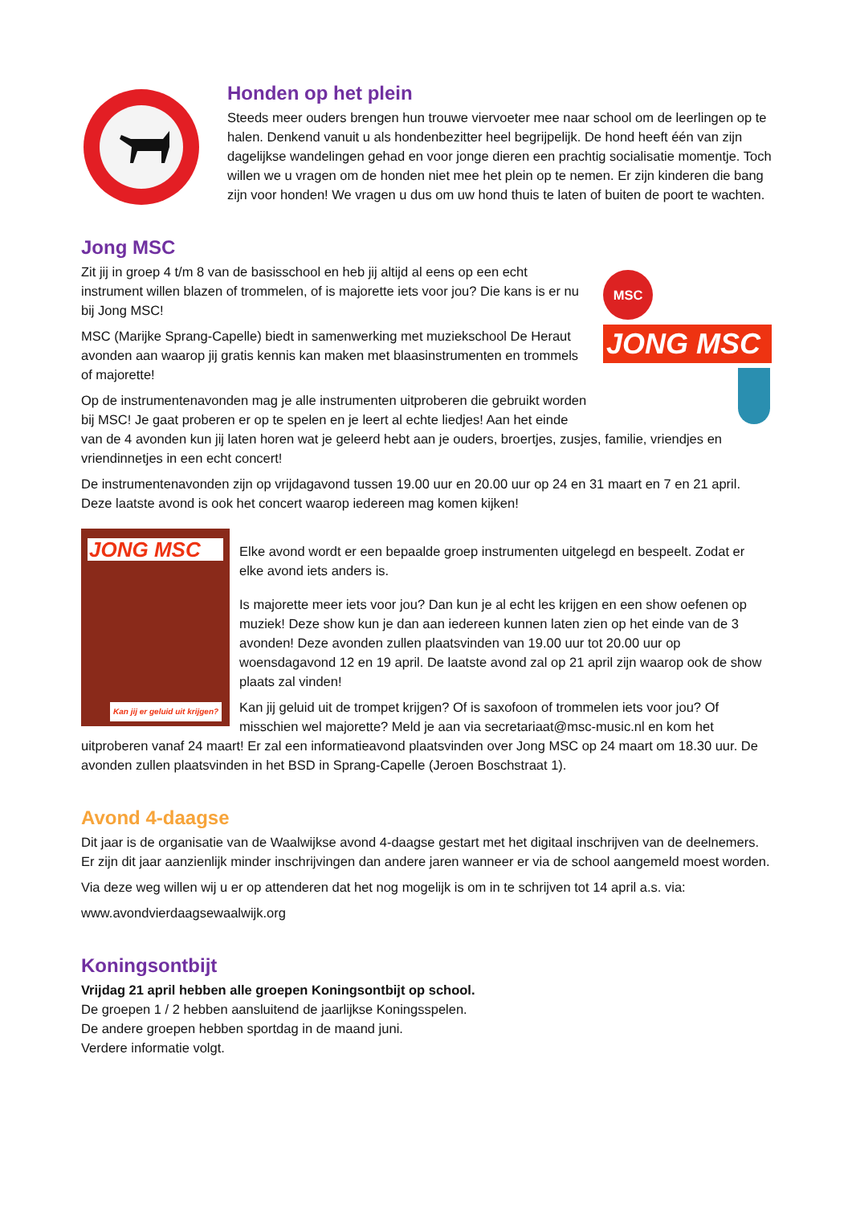Honden op het plein
Steeds meer ouders brengen hun trouwe viervoeter mee naar school om de leerlingen op te halen. Denkend vanuit u als hondenbezitter heel begrijpelijk. De hond heeft één van zijn dagelijkse wandelingen gehad en voor jonge dieren een prachtig socialisatie momentje. Toch willen we u vragen om de honden niet mee het plein op te nemen. Er zijn kinderen die bang zijn voor honden! We vragen u dus om uw hond thuis te laten of buiten de poort te wachten.
Jong MSC
MSC
JONG MSC
Zit jij in groep 4 t/m 8 van de basisschool en heb jij altijd al eens op een echt instrument willen blazen of trommelen, of is majorette iets voor jou? Die kans is er nu bij Jong MSC!
MSC (Marijke Sprang-Capelle) biedt in samenwerking met muziekschool De Heraut avonden aan waarop jij gratis kennis kan maken met blaasinstrumenten en trommels of majorette!
Op de instrumentenavonden mag je alle instrumenten uitproberen die gebruikt worden bij MSC! Je gaat proberen er op te spelen en je leert al echte liedjes! Aan het einde van de 4 avonden kun jij laten horen wat je geleerd hebt aan je ouders, broertjes, zusjes, familie, vriendjes en vriendinnetjes in een echt concert!
De instrumentenavonden zijn op vrijdagavond tussen 19.00 uur en 20.00 uur op 24 en 31 maart en 7 en 21 april. Deze laatste avond is ook het concert waarop iedereen mag komen kijken!
JONG MSC
Kan jij er geluid uit krijgen?
Elke avond wordt er een bepaalde groep instrumenten uitgelegd en bespeelt. Zodat er elke avond iets anders is.
Is majorette meer iets voor jou? Dan kun je al echt les krijgen en een show oefenen op muziek! Deze show kun je dan aan iedereen kunnen laten zien op het einde van de 3 avonden! Deze avonden zullen plaatsvinden van 19.00 uur tot 20.00 uur op woensdagavond 12 en 19 april. De laatste avond zal op 21 april zijn waarop ook de show plaats zal vinden!
Kan jij geluid uit de trompet krijgen? Of is saxofoon of trommelen iets voor jou? Of misschien wel majorette? Meld je aan via secretariaat@msc-music.nl en kom het uitproberen vanaf 24 maart! Er zal een informatieavond plaatsvinden over Jong MSC op 24 maart om 18.30 uur. De avonden zullen plaatsvinden in het BSD in Sprang-Capelle (Jeroen Boschstraat 1).
Avond 4-daagse
Dit jaar is de organisatie van de Waalwijkse avond 4-daagse gestart met het digitaal inschrijven van de deelnemers. Er zijn dit jaar aanzienlijk minder inschrijvingen dan andere jaren wanneer er via de school aangemeld moest worden.
Via deze weg willen wij u er op attenderen dat het nog mogelijk is om in te schrijven tot 14 april a.s. via:
www.avondvierdaagsewaalwijk.org
Koningsontbijt
Vrijdag 21 april hebben alle groepen Koningsontbijt op school.
De groepen 1 / 2 hebben aansluitend de jaarlijkse Koningsspelen.
De andere groepen hebben sportdag in de maand juni.
Verdere informatie volgt.